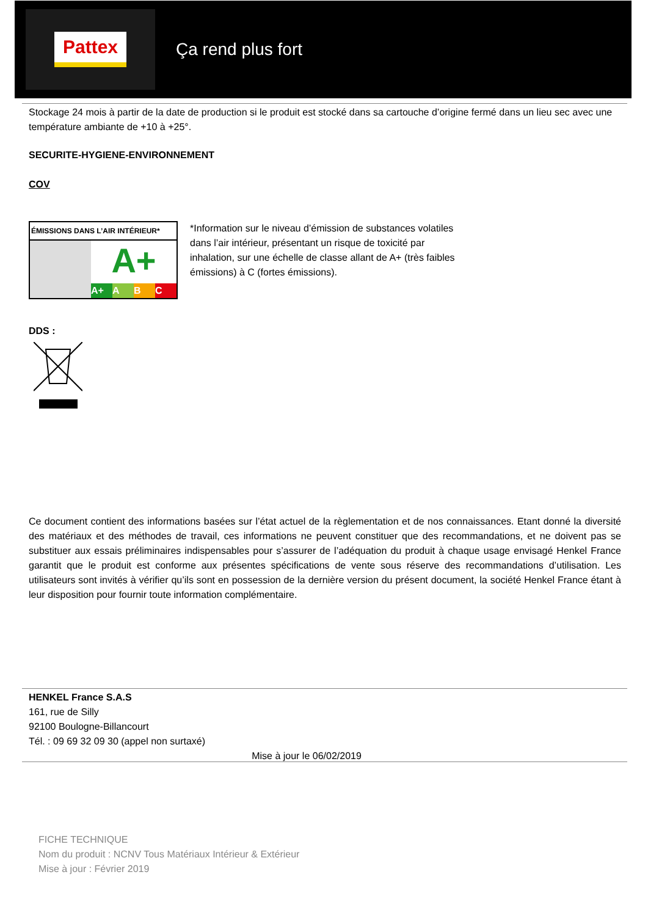Pattex
Ça rend plus fort
Stockage 24 mois à partir de la date de production si le produit est stocké dans sa cartouche d’origine fermé dans un lieu sec avec une température ambiante de +10 à +25°.
SECURITE-HYGIENE-ENVIRONNEMENT
COV
ÉMISSIONS DANS L’AIR INTÉRIEUR*
A+
A+ A B C
*Information sur le niveau d’émission de substances volatiles dans l’air intérieur, présentant un risque de toxicité par inhalation, sur une échelle de classe allant de A+ (très faibles émissions) à C (fortes émissions).
DDS :
Ce document contient des informations basées sur l’état actuel de la règlementation et de nos connaissances. Etant donné la diversité des matériaux et des méthodes de travail, ces informations ne peuvent constituer que des recommandations, et ne doivent pas se substituer aux essais préliminaires indispensables pour s’assurer de l’adéquation du produit à chaque usage envisagé Henkel France garantit que le produit est conforme aux présentes spécifications de vente sous réserve des recommandations d’utilisation. Les utilisateurs sont invités à vérifier qu’ils sont en possession de la dernière version du présent document, la société Henkel France étant à leur disposition pour fournir toute information complémentaire.
HENKEL France S.A.S
161, rue de Silly
92100 Boulogne-Billancourt
Tél. : 09 69 32 09 30 (appel non surtaxé)
Mise à jour le 06/02/2019
FICHE TECHNIQUE
Nom du produit : NCNV Tous Matériaux Intérieur & Extérieur
Mise à jour : Février 2019